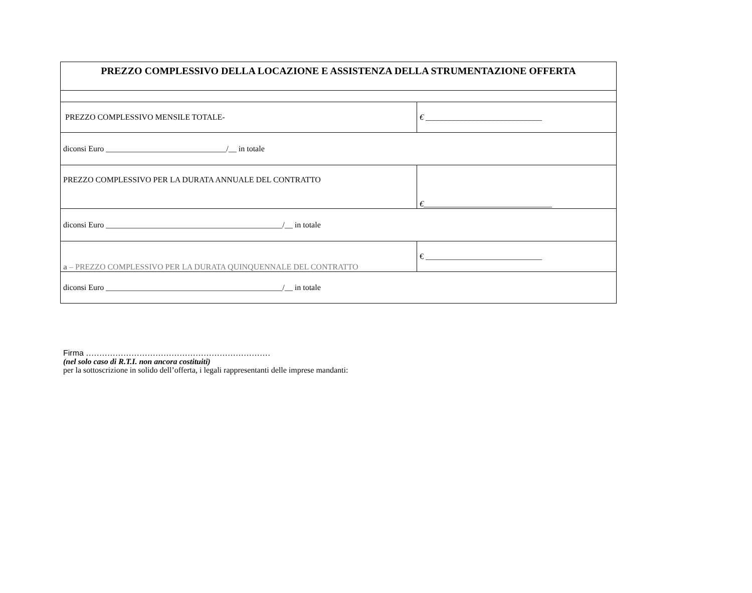| PREZZO COMPLESSIVO DELLA LOCAZIONE E ASSISTENZA DELLA STRUMENTAZIONE OFFERTA | |
| PREZZO COMPLESSIVO MENSILE TOTALE- | € _____________________________ |
| diconsi Euro ______________________________/__ in totale | |
| PREZZO COMPLESSIVO PER LA DURATA ANNUALE DEL CONTRATTO | € ________________________________ |
| diconsi Euro ____________________________________________/__ in totale | |
| a – PREZZO COMPLESSIVO PER LA DURATA QUINQUENNALE DEL CONTRATTO | € _____________________________ |
| diconsi Euro ____________________________________________/__ in totale | |
Firma ……………………………………………………………
(nel solo caso di R.T.I. non ancora costituiti)
per la sottoscrizione in solido dell’offerta, i legali rappresentanti delle imprese mandanti: